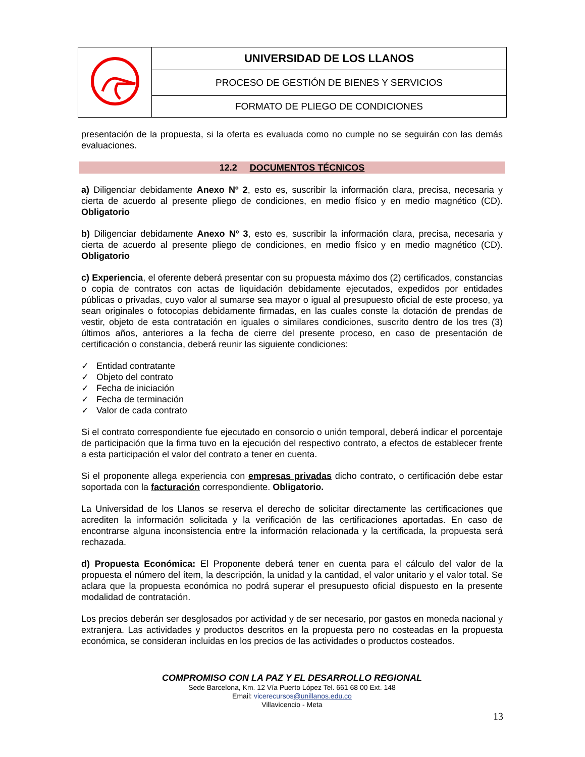| | UNIVERSIDAD DE LOS LLANOS |
| | PROCESO DE GESTIÓN DE BIENES Y SERVICIOS |
| | FORMATO DE PLIEGO DE CONDICIONES |
presentación de la propuesta, si la oferta es evaluada como no cumple no se seguirán con las demás evaluaciones.
12.2 DOCUMENTOS TÉCNICOS
a) Diligenciar debidamente Anexo Nº 2, esto es, suscribir la información clara, precisa, necesaria y cierta de acuerdo al presente pliego de condiciones, en medio físico y en medio magnético (CD). Obligatorio
b) Diligenciar debidamente Anexo Nº 3, esto es, suscribir la información clara, precisa, necesaria y cierta de acuerdo al presente pliego de condiciones, en medio físico y en medio magnético (CD). Obligatorio
c) Experiencia, el oferente deberá presentar con su propuesta máximo dos (2) certificados, constancias o copia de contratos con actas de liquidación debidamente ejecutados, expedidos por entidades públicas o privadas, cuyo valor al sumarse sea mayor o igual al presupuesto oficial de este proceso, ya sean originales o fotocopias debidamente firmadas, en las cuales conste la dotación de prendas de vestir, objeto de esta contratación en iguales o similares condiciones, suscrito dentro de los tres (3) últimos años, anteriores a la fecha de cierre del presente proceso, en caso de presentación de certificación o constancia, deberá reunir las siguiente condiciones:
✓ Entidad contratante
✓ Objeto del contrato
✓ Fecha de iniciación
✓ Fecha de terminación
✓ Valor de cada contrato
Si el contrato correspondiente fue ejecutado en consorcio o unión temporal, deberá indicar el porcentaje de participación que la firma tuvo en la ejecución del respectivo contrato, a efectos de establecer frente a esta participación el valor del contrato a tener en cuenta.
Si el proponente allega experiencia con empresas privadas dicho contrato, o certificación debe estar soportada con la facturación correspondiente. Obligatorio.
La Universidad de los Llanos se reserva el derecho de solicitar directamente las certificaciones que acrediten la información solicitada y la verificación de las certificaciones aportadas. En caso de encontrarse alguna inconsistencia entre la información relacionada y la certificada, la propuesta será rechazada.
d) Propuesta Económica: El Proponente deberá tener en cuenta para el cálculo del valor de la propuesta el número del ítem, la descripción, la unidad y la cantidad, el valor unitario y el valor total. Se aclara que la propuesta económica no podrá superar el presupuesto oficial dispuesto en la presente modalidad de contratación.
Los precios deberán ser desglosados por actividad y de ser necesario, por gastos en moneda nacional y extranjera. Las actividades y productos descritos en la propuesta pero no costeadas en la propuesta económica, se consideran incluidas en los precios de las actividades o productos costeados.
COMPROMISO CON LA PAZ Y EL DESARROLLO REGIONAL
Sede Barcelona, Km. 12 Vía Puerto López Tel. 661 68 00 Ext. 148
Email: vicerecursos@unillanos.edu.co
Villavicencio - Meta
13